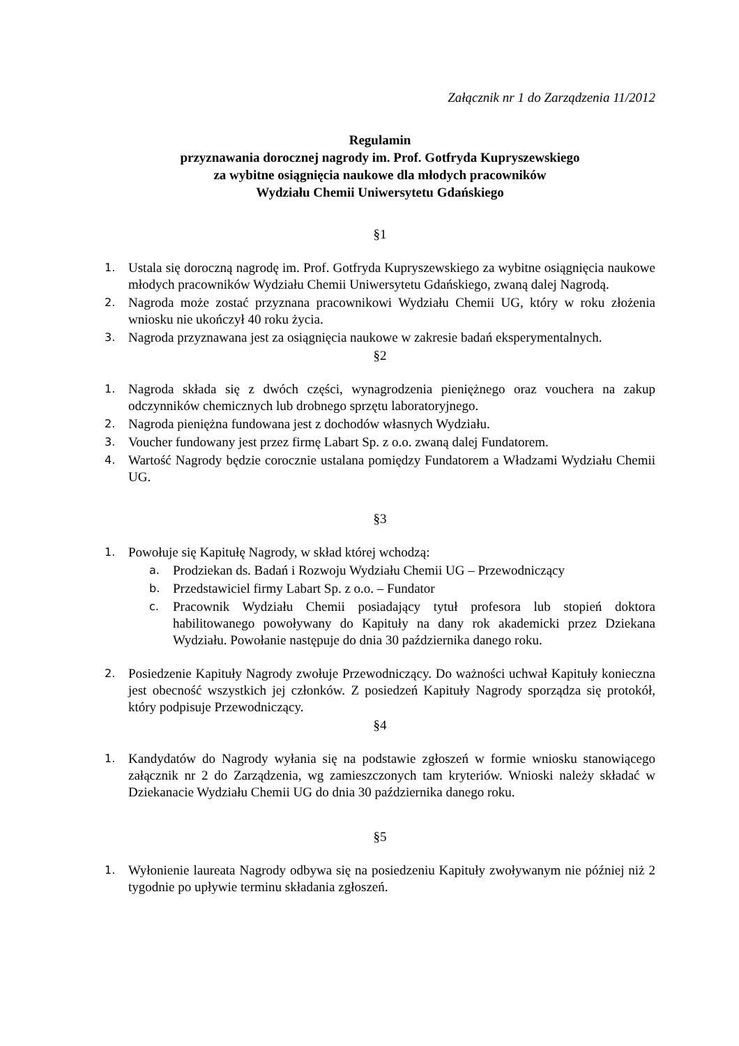Załącznik nr 1 do Zarządzenia 11/2012
Regulamin
przyznawania dorocznej nagrody im. Prof. Gotfryda Kupryszewskiego
za wybitne osiągnięcia naukowe dla młodych pracowników
Wydziału Chemii Uniwersytetu Gdańskiego
§1
1. Ustala się doroczną nagrodę im. Prof. Gotfryda Kupryszewskiego za wybitne osiągnięcia naukowe młodych pracowników Wydziału Chemii Uniwersytetu Gdańskiego, zwaną dalej Nagrodą.
2. Nagroda może zostać przyznana pracownikowi Wydziału Chemii UG, który w roku złożenia wniosku nie ukończył 40 roku życia.
3. Nagroda przyznawana jest za osiągnięcia naukowe w zakresie badań eksperymentalnych.
§2
1. Nagroda składa się z dwóch części, wynagrodzenia pieniężnego oraz vouchera na zakup odczynników chemicznych lub drobnego sprzętu laboratoryjnego.
2. Nagroda pieniężna fundowana jest z dochodów własnych Wydziału.
3. Voucher fundowany jest przez firmę Labart Sp. z o.o. zwaną dalej Fundatorem.
4. Wartość Nagrody będzie corocznie ustalana pomiędzy Fundatorem a Władzami Wydziału Chemii UG.
§3
1. Powołuje się Kapitułę Nagrody, w skład której wchodzą:
a. Prodziekan ds. Badań i Rozwoju Wydziału Chemii UG – Przewodniczący
b. Przedstawiciel firmy Labart Sp. z o.o. – Fundator
c. Pracownik Wydziału Chemii posiadający tytuł profesora lub stopień doktora habilitowanego powoływany do Kapituły na dany rok akademicki przez Dziekana Wydziału. Powołanie następuje do dnia 30 października danego roku.
2. Posiedzenie Kapituły Nagrody zwołuje Przewodniczący. Do ważności uchwał Kapituły konieczna jest obecność wszystkich jej członków. Z posiedzeń Kapituły Nagrody sporządza się protokół, który podpisuje Przewodniczący.
§4
1. Kandydatów do Nagrody wyłania się na podstawie zgłoszeń w formie wniosku stanowiącego załącznik nr 2 do Zarządzenia, wg zamieszczonych tam kryteriów. Wnioski należy składać w Dziekanacie Wydziału Chemii UG do dnia 30 października danego roku.
§5
1. Wyłonienie laureata Nagrody odbywa się na posiedzeniu Kapituły zwoływanym nie później niż 2 tygodnie po upływie terminu składania zgłoszeń.